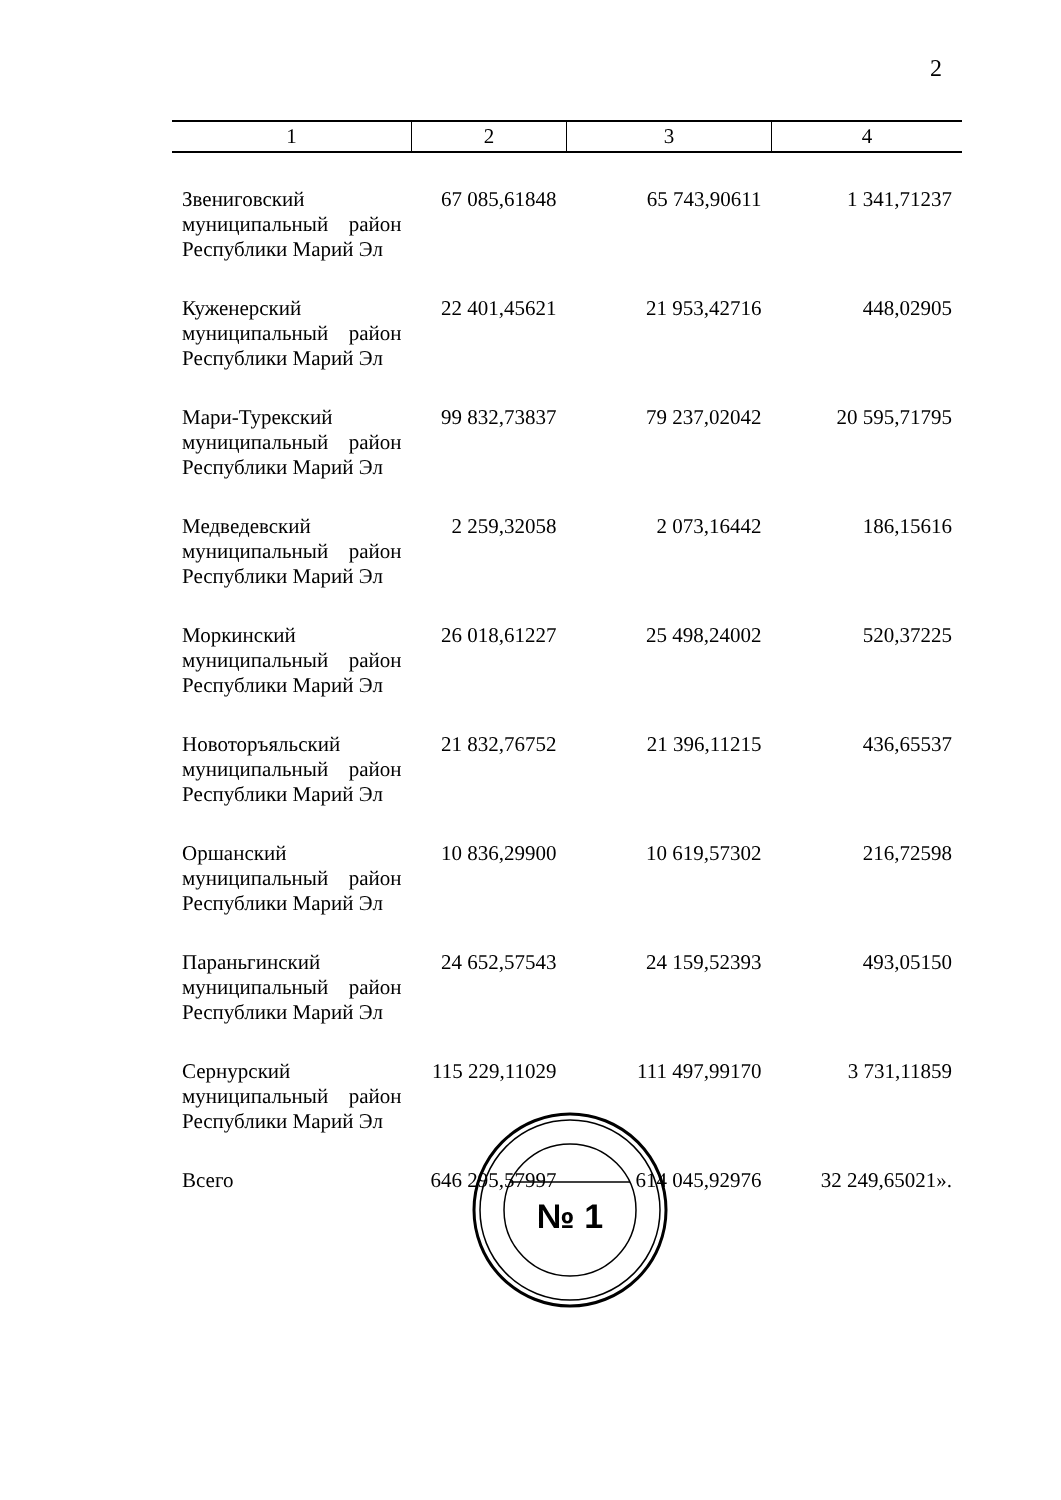2
| 1 | 2 | 3 | 4 |
| --- | --- | --- | --- |
| Звениговский муниципальный район Республики Марий Эл | 67 085,61848 | 65 743,90611 | 1 341,71237 |
| Куженерский муниципальный район Республики Марий Эл | 22 401,45621 | 21 953,42716 | 448,02905 |
| Мари-Турекский муниципальный район Республики Марий Эл | 99 832,73837 | 79 237,02042 | 20 595,71795 |
| Медведевский муниципальный район Республики Марий Эл | 2 259,32058 | 2 073,16442 | 186,15616 |
| Моркинский муниципальный район Республики Марий Эл | 26 018,61227 | 25 498,24002 | 520,37225 |
| Новоторъяльский муниципальный район Республики Марий Эл | 21 832,76752 | 21 396,11215 | 436,65537 |
| Оршанский муниципальный район Республики Марий Эл | 10 836,29900 | 10 619,57302 | 216,72598 |
| Параньгинский муниципальный район Республики Марий Эл | 24 652,57543 | 24 159,52393 | 493,05150 |
| Сернурский муниципальный район Республики Марий Эл | 115 229,11029 | 111 497,99170 | 3 731,11859 |
| Всего | 646 295,57997 | 614 045,92976 | 32 249,65021». |
№ 1